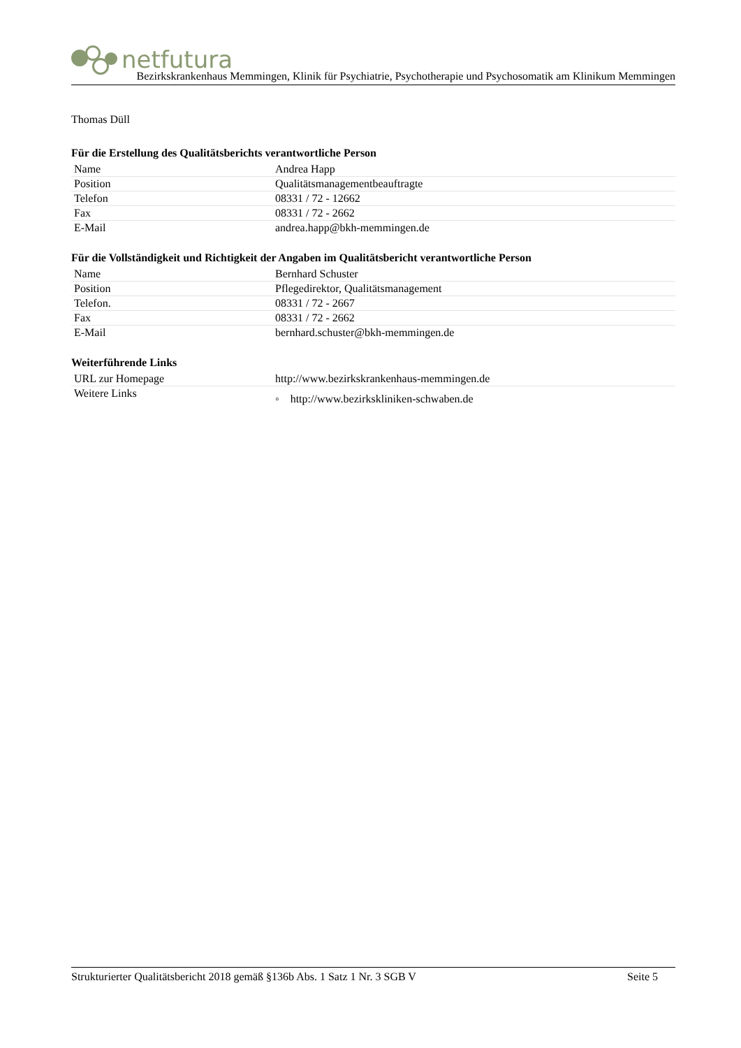netfutura
Bezirkskrankenhaus Memmingen, Klinik für Psychiatrie, Psychotherapie und Psychosomatik am Klinikum Memmingen
Thomas Düll
Für die Erstellung des Qualitätsberichts verantwortliche Person
| Name | Andrea Happ |
| Position | Qualitätsmanagementbeauftragte |
| Telefon | 08331 / 72 - 12662 |
| Fax | 08331 / 72 - 2662 |
| E-Mail | andrea.happ@bkh-memmingen.de |
Für die Vollständigkeit und Richtigkeit der Angaben im Qualitätsbericht verantwortliche Person
| Name | Bernhard Schuster |
| Position | Pflegedirektor, Qualitätsmanagement |
| Telefon. | 08331 / 72 - 2667 |
| Fax | 08331 / 72 - 2662 |
| E-Mail | bernhard.schuster@bkh-memmingen.de |
Weiterführende Links
| URL zur Homepage | http://www.bezirkskrankenhaus-memmingen.de |
| Weitere Links | ◦ http://www.bezirkskliniken-schwaben.de |
Strukturierter Qualitätsbericht 2018 gemäß §136b Abs. 1 Satz 1 Nr. 3 SGB V Seite 5